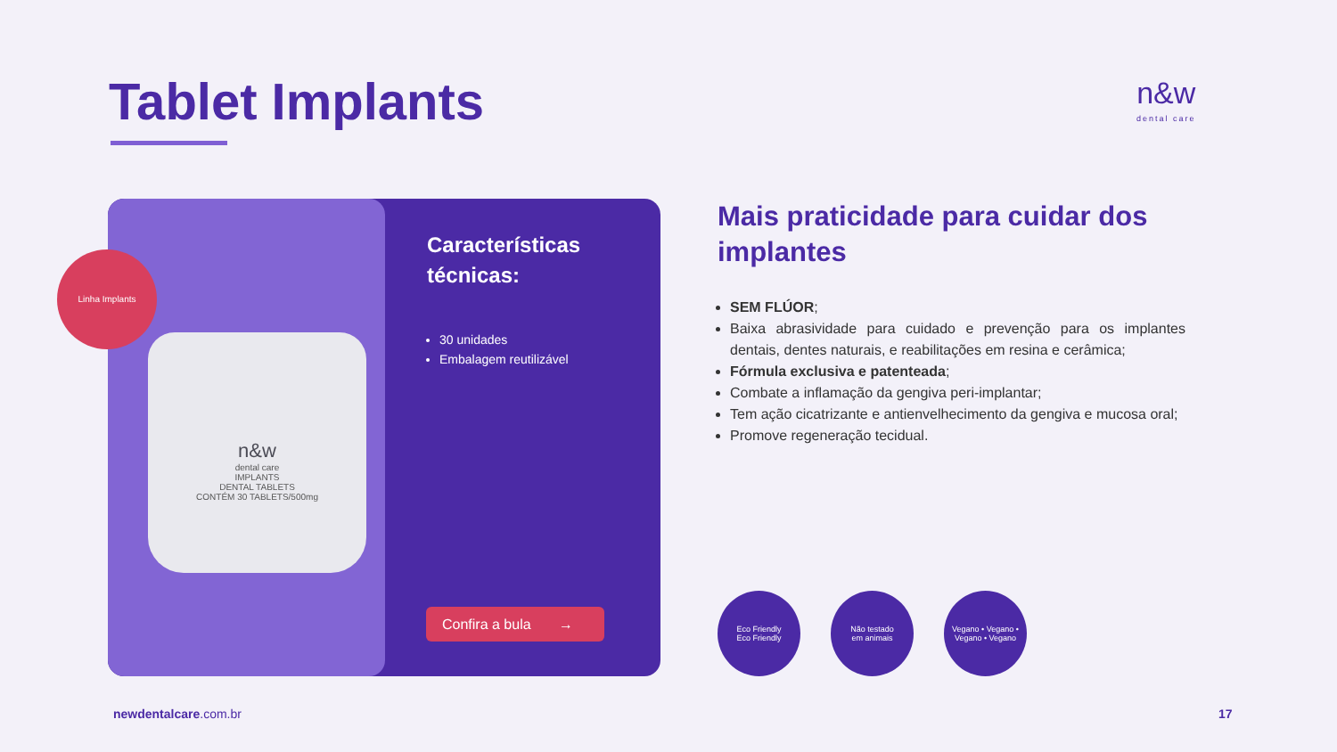Tablet Implants n&w
dental care
n&w
dental care
IMPLANTS
DENTAL TABLETS
CONTÉM 30 TABLETS/500mg
Características
técnicas:
30 unidades
Embalagem reutilizável
Confira a bula →
Linha Implants
Mais praticidade para cuidar dos implantes
SEM FLÚOR;
Baixa abrasividade para cuidado e prevenção para os implantes dentais, dentes naturais, e reabilitações em resina e cerâmica;
Fórmula exclusiva e patenteada;
Combate a inflamação da gengiva peri-implantar;
Tem ação cicatrizante e antienvelhecimento da gengiva e mucosa oral;
Promove regeneração tecidual.
Eco Friendly
Eco Friendly
Não testado
em animais
Vegano • Vegano •
Vegano • Vegano
newdentalcare.com.br 17